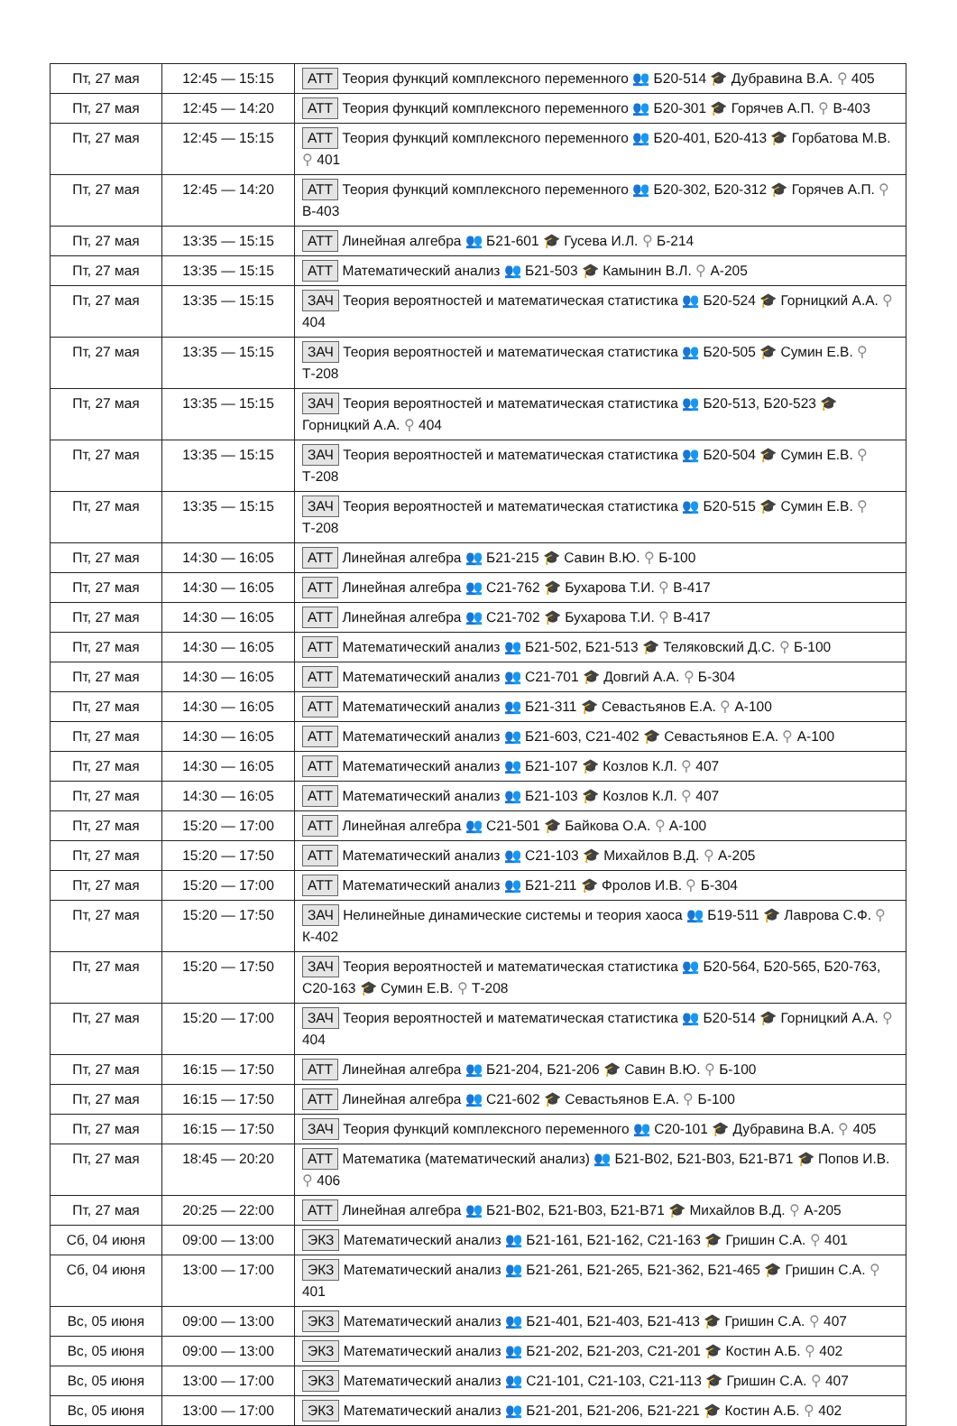| Пт, 27 мая | 12:45 — 15:15 | АТТ Теория функций комплексного переменного 👥 Б20-514 🎓 Дубравина В.А. ⚲ 405 |
| Пт, 27 мая | 12:45 — 14:20 | АТТ Теория функций комплексного переменного 👥 Б20-301 🎓 Горячев А.П. ⚲ В-403 |
| Пт, 27 мая | 12:45 — 15:15 | АТТ Теория функций комплексного переменного 👥 Б20-401, Б20-413 🎓 Горбатова М.В. ⚲ 401 |
| Пт, 27 мая | 12:45 — 14:20 | АТТ Теория функций комплексного переменного 👥 Б20-302, Б20-312 🎓 Горячев А.П. ⚲ В-403 |
| Пт, 27 мая | 13:35 — 15:15 | АТТ Линейная алгебра 👥 Б21-601 🎓 Гусева И.Л. ⚲ Б-214 |
| Пт, 27 мая | 13:35 — 15:15 | АТТ Математический анализ 👥 Б21-503 🎓 Камынин В.Л. ⚲ А-205 |
| Пт, 27 мая | 13:35 — 15:15 | ЗАЧ Теория вероятностей и математическая статистика 👥 Б20-524 🎓 Горницкий А.А. ⚲ 404 |
| Пт, 27 мая | 13:35 — 15:15 | ЗАЧ Теория вероятностей и математическая статистика 👥 Б20-505 🎓 Сумин Е.В. ⚲ Т-208 |
| Пт, 27 мая | 13:35 — 15:15 | ЗАЧ Теория вероятностей и математическая статистика 👥 Б20-513, Б20-523 🎓 Горницкий А.А. ⚲ 404 |
| Пт, 27 мая | 13:35 — 15:15 | ЗАЧ Теория вероятностей и математическая статистика 👥 Б20-504 🎓 Сумин Е.В. ⚲ Т-208 |
| Пт, 27 мая | 13:35 — 15:15 | ЗАЧ Теория вероятностей и математическая статистика 👥 Б20-515 🎓 Сумин Е.В. ⚲ Т-208 |
| Пт, 27 мая | 14:30 — 16:05 | АТТ Линейная алгебра 👥 Б21-215 🎓 Савин В.Ю. ⚲ Б-100 |
| Пт, 27 мая | 14:30 — 16:05 | АТТ Линейная алгебра 👥 С21-762 🎓 Бухарова Т.И. ⚲ В-417 |
| Пт, 27 мая | 14:30 — 16:05 | АТТ Линейная алгебра 👥 С21-702 🎓 Бухарова Т.И. ⚲ В-417 |
| Пт, 27 мая | 14:30 — 16:05 | АТТ Математический анализ 👥 Б21-502, Б21-513 🎓 Теляковский Д.С. ⚲ Б-100 |
| Пт, 27 мая | 14:30 — 16:05 | АТТ Математический анализ 👥 С21-701 🎓 Довгий А.А. ⚲ Б-304 |
| Пт, 27 мая | 14:30 — 16:05 | АТТ Математический анализ 👥 Б21-311 🎓 Севастьянов Е.А. ⚲ А-100 |
| Пт, 27 мая | 14:30 — 16:05 | АТТ Математический анализ 👥 Б21-603, С21-402 🎓 Севастьянов Е.А. ⚲ А-100 |
| Пт, 27 мая | 14:30 — 16:05 | АТТ Математический анализ 👥 Б21-107 🎓 Козлов К.Л. ⚲ 407 |
| Пт, 27 мая | 14:30 — 16:05 | АТТ Математический анализ 👥 Б21-103 🎓 Козлов К.Л. ⚲ 407 |
| Пт, 27 мая | 15:20 — 17:00 | АТТ Линейная алгебра 👥 С21-501 🎓 Байкова О.А. ⚲ А-100 |
| Пт, 27 мая | 15:20 — 17:50 | АТТ Математический анализ 👥 С21-103 🎓 Михайлов В.Д. ⚲ А-205 |
| Пт, 27 мая | 15:20 — 17:00 | АТТ Математический анализ 👥 Б21-211 🎓 Фролов И.В. ⚲ Б-304 |
| Пт, 27 мая | 15:20 — 17:50 | ЗАЧ Нелинейные динамические системы и теория хаоса 👥 Б19-511 🎓 Лаврова С.Ф. ⚲ К-402 |
| Пт, 27 мая | 15:20 — 17:50 | ЗАЧ Теория вероятностей и математическая статистика 👥 Б20-564, Б20-565, Б20-763, С20-163 🎓 Сумин Е.В. ⚲ Т-208 |
| Пт, 27 мая | 15:20 — 17:00 | ЗАЧ Теория вероятностей и математическая статистика 👥 Б20-514 🎓 Горницкий А.А. ⚲ 404 |
| Пт, 27 мая | 16:15 — 17:50 | АТТ Линейная алгебра 👥 Б21-204, Б21-206 🎓 Савин В.Ю. ⚲ Б-100 |
| Пт, 27 мая | 16:15 — 17:50 | АТТ Линейная алгебра 👥 С21-602 🎓 Севастьянов Е.А. ⚲ Б-100 |
| Пт, 27 мая | 16:15 — 17:50 | ЗАЧ Теория функций комплексного переменного 👥 С20-101 🎓 Дубравина В.А. ⚲ 405 |
| Пт, 27 мая | 18:45 — 20:20 | АТТ Математика (математический анализ) 👥 Б21-В02, Б21-В03, Б21-В71 🎓 Попов И.В. ⚲ 406 |
| Пт, 27 мая | 20:25 — 22:00 | АТТ Линейная алгебра 👥 Б21-В02, Б21-В03, Б21-В71 🎓 Михайлов В.Д. ⚲ А-205 |
| Сб, 04 июня | 09:00 — 13:00 | ЭКЗ Математический анализ 👥 Б21-161, Б21-162, С21-163 🎓 Гришин С.А. ⚲ 401 |
| Сб, 04 июня | 13:00 — 17:00 | ЭКЗ Математический анализ 👥 Б21-261, Б21-265, Б21-362, Б21-465 🎓 Гришин С.А. ⚲ 401 |
| Вс, 05 июня | 09:00 — 13:00 | ЭКЗ Математический анализ 👥 Б21-401, Б21-403, Б21-413 🎓 Гришин С.А. ⚲ 407 |
| Вс, 05 июня | 09:00 — 13:00 | ЭКЗ Математический анализ 👥 Б21-202, Б21-203, С21-201 🎓 Костин А.Б. ⚲ 402 |
| Вс, 05 июня | 13:00 — 17:00 | ЭКЗ Математический анализ 👥 С21-101, С21-103, С21-113 🎓 Гришин С.А. ⚲ 407 |
| Вс, 05 июня | 13:00 — 17:00 | ЭКЗ Математический анализ 👥 Б21-201, Б21-206, Б21-221 🎓 Костин А.Б. ⚲ 402 |